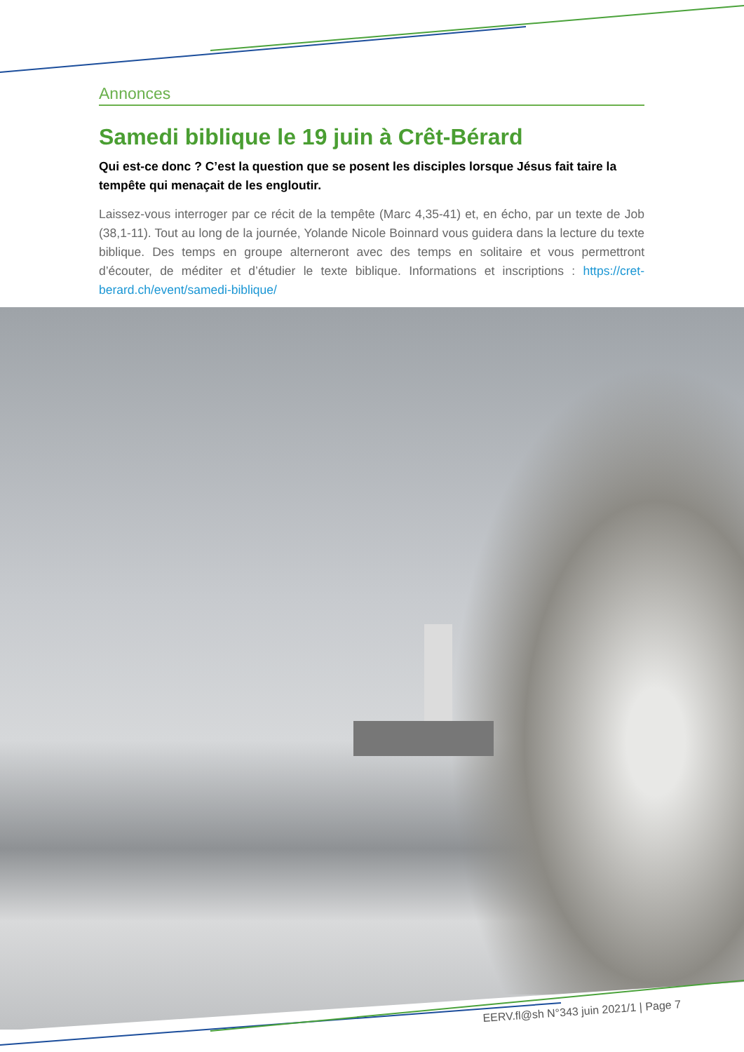Annonces
Samedi biblique le 19 juin à Crêt-Bérard
Qui est-ce donc ? C’est la question que se posent les disciples lorsque Jésus fait taire la tempête qui menaçait de les engloutir.
Laissez-vous interroger par ce récit de la tempête (Marc 4,35-41) et, en écho, par un texte de Job (38,1-11). Tout au long de la journée, Yolande Nicole Boinnard vous guidera dans la lecture du texte biblique. Des temps en groupe alterneront avec des temps en solitaire et vous permettront d’écouter, de méditer et d’étudier le texte biblique. Informations et inscriptions : https://cret-berard.ch/event/samedi-biblique/
EERV.fl@sh N°343 juin 2021/1 | Page 7